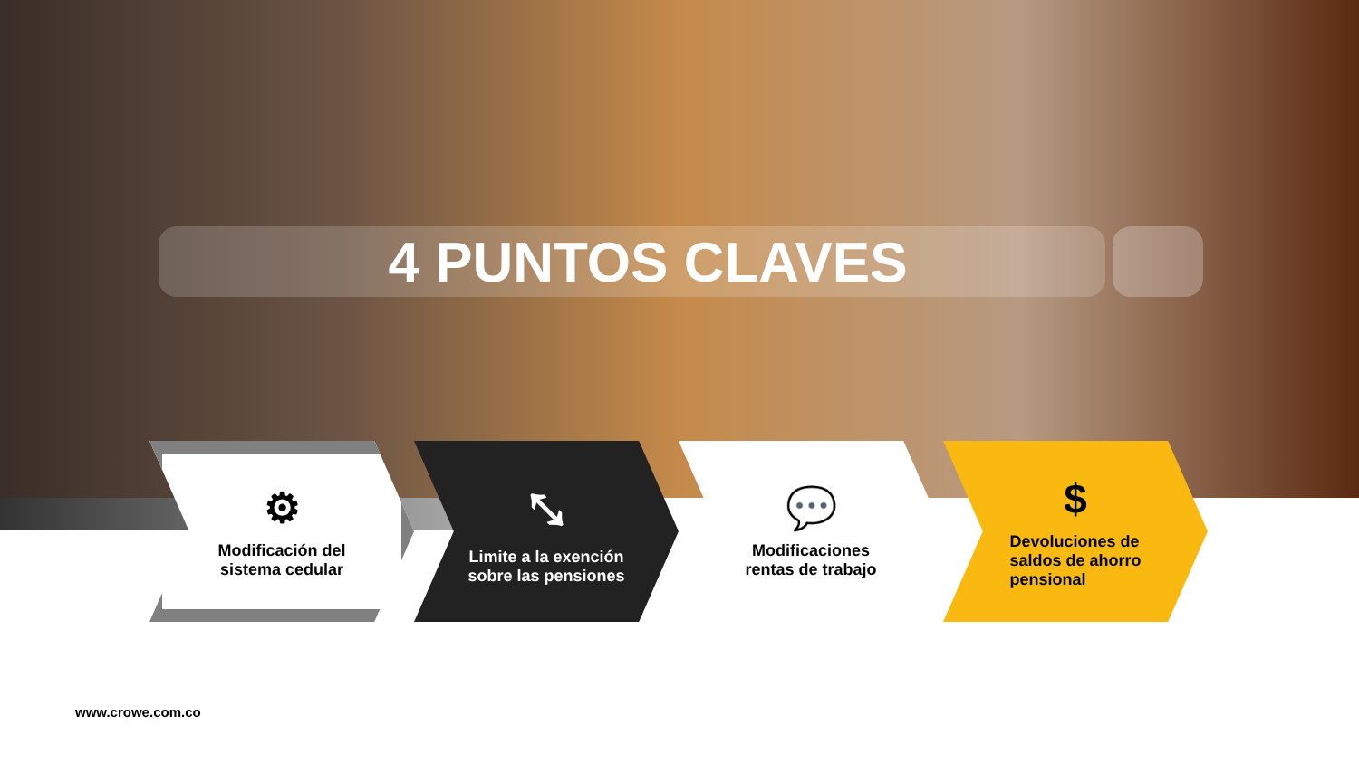4 PUNTOS CLAVES
⚙
Modificación del
sistema cedular
⤡
Limite a la exención
sobre las pensiones
💬
Modificaciones
rentas de trabajo
$
Devoluciones de
saldos de ahorro
pensional
www.crowe.com.co